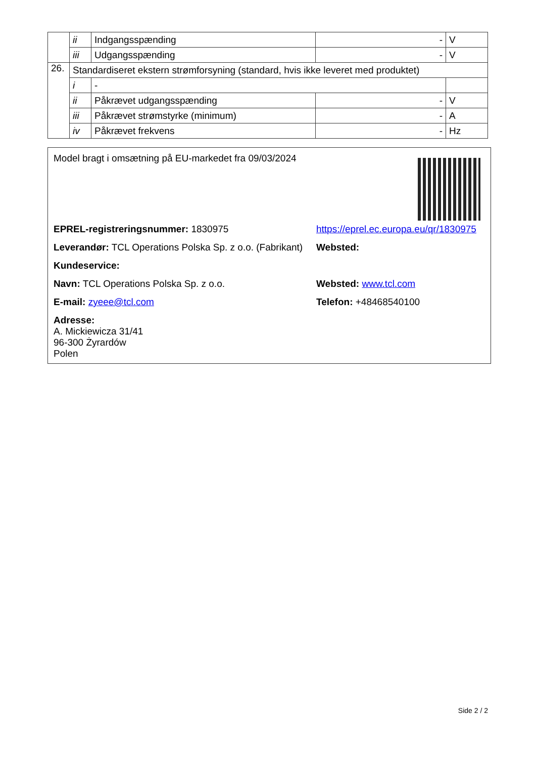| | ii | Indgangsspænding | - | V |
| | iii | Udgangsspænding | - | V |
| 26. | Standardiseret ekstern strømforsyning (standard, hvis ikke leveret med produktet) | | | |
| | i | - | | |
| | ii | Påkrævet udgangsspænding | - | V |
| | iii | Påkrævet strømstyrke (minimum) | - | A |
| | iv | Påkrævet frekvens | - | Hz |
Model bragt i omsætning på EU-markedet fra 09/03/2024
EPREL-registreringsnummer: 1830975 https://eprel.ec.europa.eu/qr/1830975
Leverandør: TCL Operations Polska Sp. z o.o. (Fabrikant)
Websted:
Kundeservice:
Navn: TCL Operations Polska Sp. z o.o. Websted: www.tcl.com
E-mail: zyeee@tcl.com Telefon: +48468540100
Adresse:
A. Mickiewicza 31/41
96-300 Żyrardów
Polen
Side 2 / 2